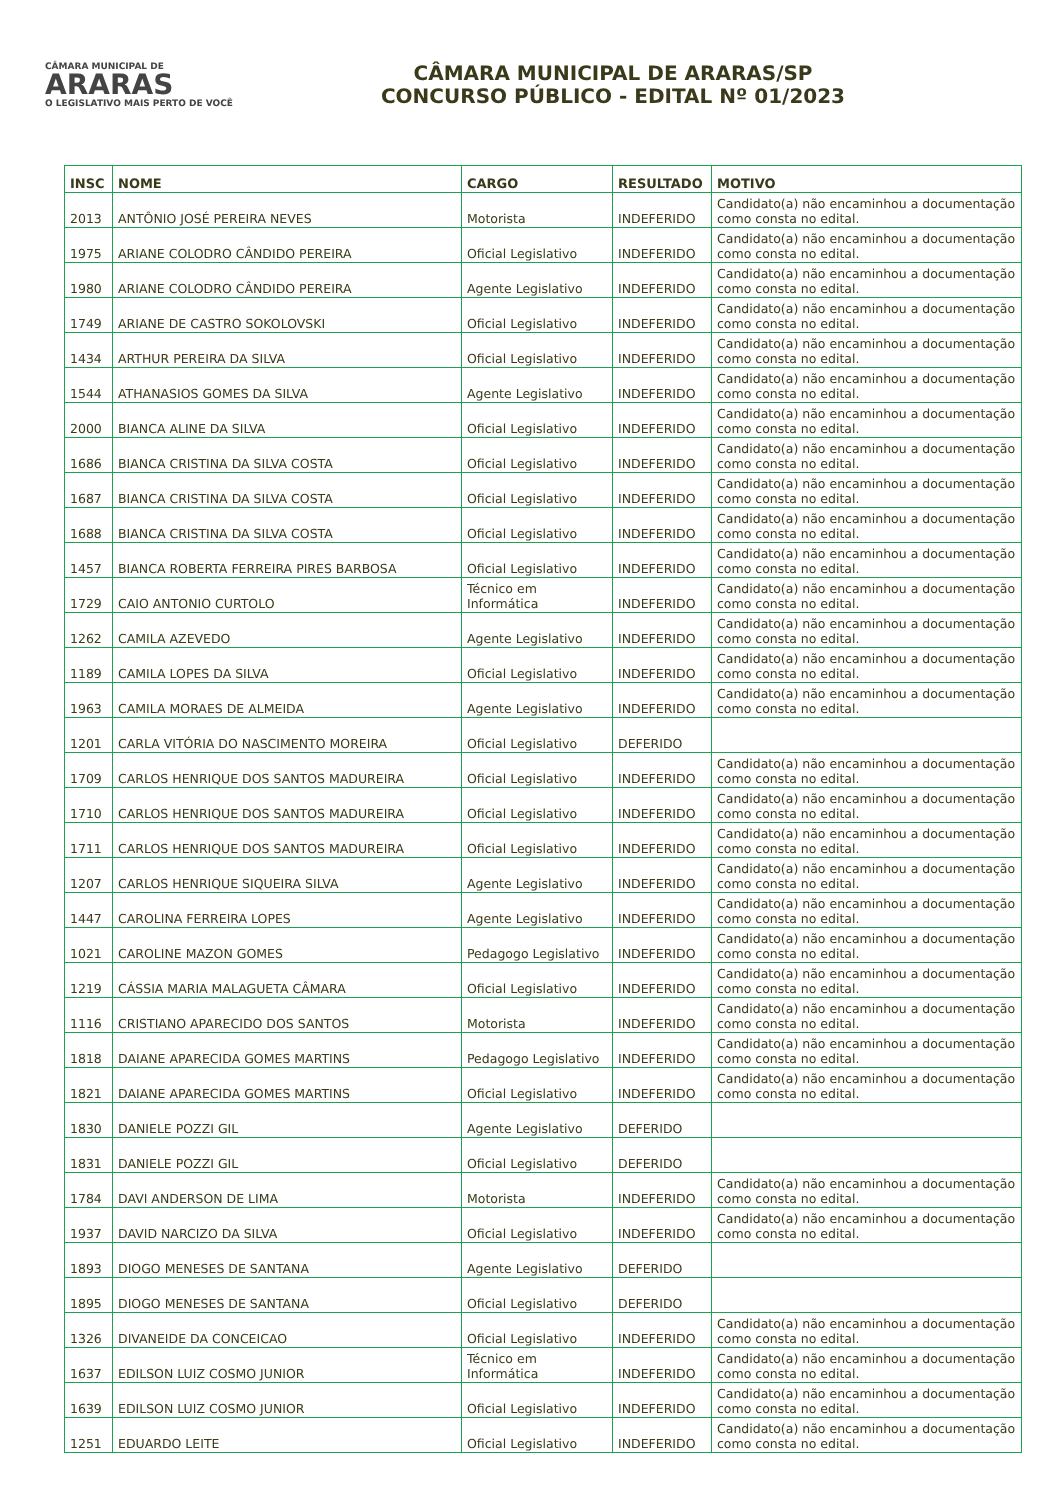CÂMARA MUNICIPAL DE
ARARAS
O LEGISLATIVO MAIS PERTO DE VOCÊ
CÂMARA MUNICIPAL DE ARARAS/SP
CONCURSO PÚBLICO - EDITAL Nº 01/2023
| INSC | NOME | CARGO | RESULTADO | MOTIVO |
| --- | --- | --- | --- | --- |
| 2013 | ANTÔNIO JOSÉ PEREIRA NEVES | Motorista | INDEFERIDO | Candidato(a) não encaminhou a documentação como consta no edital. |
| 1975 | ARIANE COLODRO CÂNDIDO PEREIRA | Oficial Legislativo | INDEFERIDO | Candidato(a) não encaminhou a documentação como consta no edital. |
| 1980 | ARIANE COLODRO CÂNDIDO PEREIRA | Agente Legislativo | INDEFERIDO | Candidato(a) não encaminhou a documentação como consta no edital. |
| 1749 | ARIANE DE CASTRO SOKOLOVSKI | Oficial Legislativo | INDEFERIDO | Candidato(a) não encaminhou a documentação como consta no edital. |
| 1434 | ARTHUR PEREIRA DA SILVA | Oficial Legislativo | INDEFERIDO | Candidato(a) não encaminhou a documentação como consta no edital. |
| 1544 | ATHANASIOS GOMES DA SILVA | Agente Legislativo | INDEFERIDO | Candidato(a) não encaminhou a documentação como consta no edital. |
| 2000 | BIANCA ALINE DA SILVA | Oficial Legislativo | INDEFERIDO | Candidato(a) não encaminhou a documentação como consta no edital. |
| 1686 | BIANCA CRISTINA DA SILVA COSTA | Oficial Legislativo | INDEFERIDO | Candidato(a) não encaminhou a documentação como consta no edital. |
| 1687 | BIANCA CRISTINA DA SILVA COSTA | Oficial Legislativo | INDEFERIDO | Candidato(a) não encaminhou a documentação como consta no edital. |
| 1688 | BIANCA CRISTINA DA SILVA COSTA | Oficial Legislativo | INDEFERIDO | Candidato(a) não encaminhou a documentação como consta no edital. |
| 1457 | BIANCA ROBERTA FERREIRA PIRES BARBOSA | Oficial Legislativo | INDEFERIDO | Candidato(a) não encaminhou a documentação como consta no edital. |
| 1729 | CAIO ANTONIO CURTOLO | Técnico em Informática | INDEFERIDO | Candidato(a) não encaminhou a documentação como consta no edital. |
| 1262 | CAMILA AZEVEDO | Agente Legislativo | INDEFERIDO | Candidato(a) não encaminhou a documentação como consta no edital. |
| 1189 | CAMILA LOPES DA SILVA | Oficial Legislativo | INDEFERIDO | Candidato(a) não encaminhou a documentação como consta no edital. |
| 1963 | CAMILA MORAES DE ALMEIDA | Agente Legislativo | INDEFERIDO | Candidato(a) não encaminhou a documentação como consta no edital. |
| 1201 | CARLA VITÓRIA DO NASCIMENTO MOREIRA | Oficial Legislativo | DEFERIDO | |
| 1709 | CARLOS HENRIQUE DOS SANTOS MADUREIRA | Oficial Legislativo | INDEFERIDO | Candidato(a) não encaminhou a documentação como consta no edital. |
| 1710 | CARLOS HENRIQUE DOS SANTOS MADUREIRA | Oficial Legislativo | INDEFERIDO | Candidato(a) não encaminhou a documentação como consta no edital. |
| 1711 | CARLOS HENRIQUE DOS SANTOS MADUREIRA | Oficial Legislativo | INDEFERIDO | Candidato(a) não encaminhou a documentação como consta no edital. |
| 1207 | CARLOS HENRIQUE SIQUEIRA SILVA | Agente Legislativo | INDEFERIDO | Candidato(a) não encaminhou a documentação como consta no edital. |
| 1447 | CAROLINA FERREIRA LOPES | Agente Legislativo | INDEFERIDO | Candidato(a) não encaminhou a documentação como consta no edital. |
| 1021 | CAROLINE MAZON GOMES | Pedagogo Legislativo | INDEFERIDO | Candidato(a) não encaminhou a documentação como consta no edital. |
| 1219 | CÁSSIA MARIA MALAGUETA CÂMARA | Oficial Legislativo | INDEFERIDO | Candidato(a) não encaminhou a documentação como consta no edital. |
| 1116 | CRISTIANO APARECIDO DOS SANTOS | Motorista | INDEFERIDO | Candidato(a) não encaminhou a documentação como consta no edital. |
| 1818 | DAIANE APARECIDA GOMES MARTINS | Pedagogo Legislativo | INDEFERIDO | Candidato(a) não encaminhou a documentação como consta no edital. |
| 1821 | DAIANE APARECIDA GOMES MARTINS | Oficial Legislativo | INDEFERIDO | Candidato(a) não encaminhou a documentação como consta no edital. |
| 1830 | DANIELE POZZI GIL | Agente Legislativo | DEFERIDO | |
| 1831 | DANIELE POZZI GIL | Oficial Legislativo | DEFERIDO | |
| 1784 | DAVI ANDERSON DE LIMA | Motorista | INDEFERIDO | Candidato(a) não encaminhou a documentação como consta no edital. |
| 1937 | DAVID NARCIZO DA SILVA | Oficial Legislativo | INDEFERIDO | Candidato(a) não encaminhou a documentação como consta no edital. |
| 1893 | DIOGO MENESES DE SANTANA | Agente Legislativo | DEFERIDO | |
| 1895 | DIOGO MENESES DE SANTANA | Oficial Legislativo | DEFERIDO | |
| 1326 | DIVANEIDE DA CONCEICAO | Oficial Legislativo | INDEFERIDO | Candidato(a) não encaminhou a documentação como consta no edital. |
| 1637 | EDILSON LUIZ COSMO JUNIOR | Técnico em Informática | INDEFERIDO | Candidato(a) não encaminhou a documentação como consta no edital. |
| 1639 | EDILSON LUIZ COSMO JUNIOR | Oficial Legislativo | INDEFERIDO | Candidato(a) não encaminhou a documentação como consta no edital. |
| 1251 | EDUARDO LEITE | Oficial Legislativo | INDEFERIDO | Candidato(a) não encaminhou a documentação como consta no edital. |